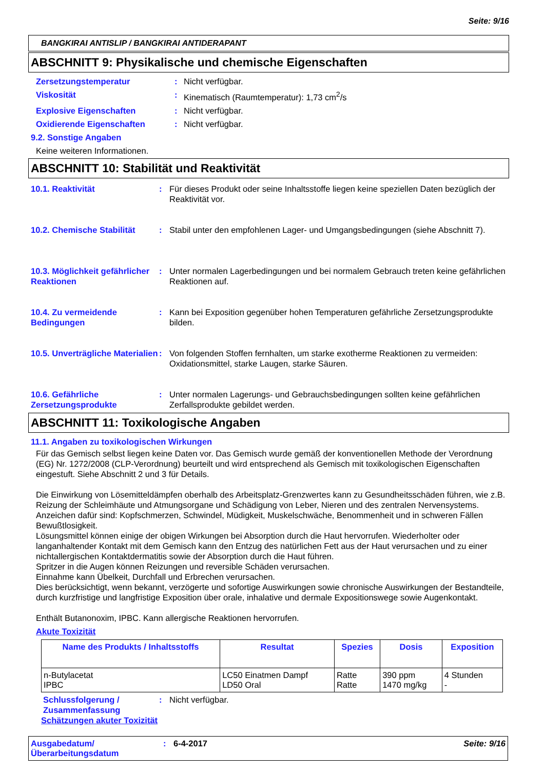Seite: 9/16
BANGKIRAI ANTISLIP / BANGKIRAI ANTIDERAPANT
ABSCHNITT 9: Physikalische und chemische Eigenschaften
Zersetzungstemperatur: Nicht verfügbar.
Viskosität: Kinematisch (Raumtemperatur): 1,73 cm<sup>2</sup>/s
Explosive Eigenschaften: Nicht verfügbar.
Oxidierende Eigenschaften: Nicht verfügbar.
9.2. Sonstige Angaben
Keine weiteren Informationen.
ABSCHNITT 10: Stabilität und Reaktivität
10.1. Reaktivität: Für dieses Produkt oder seine Inhaltsstoffe liegen keine speziellen Daten bezüglich der Reaktivität vor.
10.2. Chemische Stabilität: Stabil unter den empfohlenen Lager- und Umgangsbedingungen (siehe Abschnitt 7).
10.3. Möglichkeit gefährlicher Reaktionen: Unter normalen Lagerbedingungen und bei normalem Gebrauch treten keine gefährlichen Reaktionen auf.
10.4. Zu vermeidende Bedingungen: Kann bei Exposition gegenüber hohen Temperaturen gefährliche Zersetzungsprodukte bilden.
10.5. Unverträgliche Materialien: Von folgenden Stoffen fernhalten, um starke exotherme Reaktionen zu vermeiden: Oxidationsmittel, starke Laugen, starke Säuren.
10.6. Gefährliche Zersetzungsprodukte: Unter normalen Lagerungs- und Gebrauchsbedingungen sollten keine gefährlichen Zerfallsprodukte gebildet werden.
ABSCHNITT 11: Toxikologische Angaben
11.1. Angaben zu toxikologischen Wirkungen
Für das Gemisch selbst liegen keine Daten vor. Das Gemisch wurde gemäß der konventionellen Methode der Verordnung (EG) Nr. 1272/2008 (CLP-Verordnung) beurteilt und wird entsprechend als Gemisch mit toxikologischen Eigenschaften eingestuft. Siehe Abschnitt 2 und 3 für Details.
Die Einwirkung von Lösemitteldämpfen oberhalb des Arbeitsplatz-Grenzwertes kann zu Gesundheitsschäden führen, wie z.B. Reizung der Schleimhäute und Atmungsorgane und Schädigung von Leber, Nieren und des zentralen Nervensystems. Anzeichen dafür sind: Kopfschmerzen, Schwindel, Müdigkeit, Muskelschwäche, Benommenheit und in schweren Fällen Bewußtlosigkeit.
Lösungsmittel können einige der obigen Wirkungen bei Absorption durch die Haut hervorrufen. Wiederholter oder langanhaltender Kontakt mit dem Gemisch kann den Entzug des natürlichen Fett aus der Haut verursachen und zu einer nichtallergischen Kontaktdermatitis sowie der Absorption durch die Haut führen.
Spritzer in die Augen können Reizungen und reversible Schäden verursachen.
Einnahme kann Übelkeit, Durchfall und Erbrechen verursachen.
Dies berücksichtigt, wenn bekannt, verzögerte und sofortige Auswirkungen sowie chronische Auswirkungen der Bestandteile, durch kurzfristige und langfristige Exposition über orale, inhalative und dermale Expositionswege sowie Augenkontakt.
Enthält Butanonoxim, IPBC. Kann allergische Reaktionen hervorrufen.
Akute Toxizität
| Name des Produkts / Inhaltsstoffs | Resultat | Spezies | Dosis | Exposition |
| --- | --- | --- | --- | --- |
| n-Butylacetat IPBC | LC50 Einatmen Dampf LD50 Oral | Ratte Ratte | 390 ppm 1470 mg/kg | 4 Stunden - |
Schlussfolgerung / Zusammenfassung: Nicht verfügbar.
Schätzungen akuter Toxizität
Ausgabedatum/ Überarbeitungsdatum: 6-4-2017 Seite: 9/16